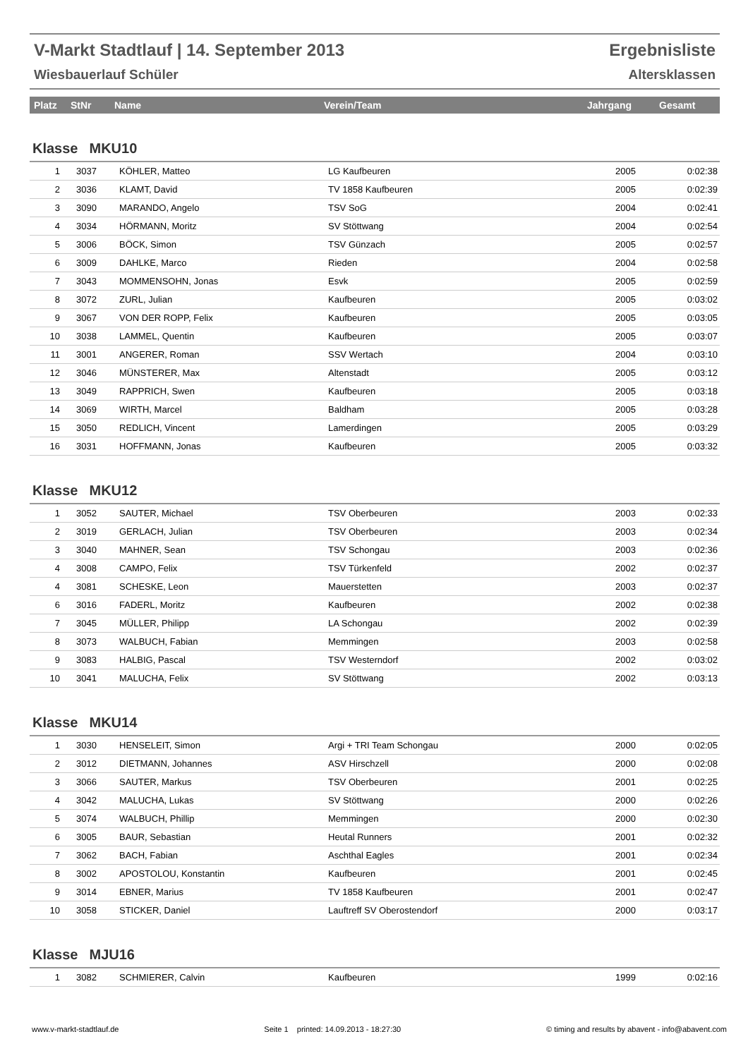V-Markt Stadtlauf | 14. September 2013
Wiesbauerlauf Schüler
Ergebnisliste
Altersklassen
| Platz | StNr | Name | Verein/Team | Jahrgang | Gesamt |
| --- | --- | --- | --- | --- | --- |
Klasse MKU10
| 1 | 3037 | KÖHLER, Matteo | LG Kaufbeuren | 2005 | 0:02:38 |
| 2 | 3036 | KLAMT, David | TV 1858 Kaufbeuren | 2005 | 0:02:39 |
| 3 | 3090 | MARANDO, Angelo | TSV SoG | 2004 | 0:02:41 |
| 4 | 3034 | HÖRMANN, Moritz | SV Stöttwang | 2004 | 0:02:54 |
| 5 | 3006 | BÖCK, Simon | TSV Günzach | 2005 | 0:02:57 |
| 6 | 3009 | DAHLKE, Marco | Rieden | 2004 | 0:02:58 |
| 7 | 3043 | MOMMENSOHN, Jonas | Esvk | 2005 | 0:02:59 |
| 8 | 3072 | ZURL, Julian | Kaufbeuren | 2005 | 0:03:02 |
| 9 | 3067 | VON DER ROPP, Felix | Kaufbeuren | 2005 | 0:03:05 |
| 10 | 3038 | LAMMEL, Quentin | Kaufbeuren | 2005 | 0:03:07 |
| 11 | 3001 | ANGERER, Roman | SSV Wertach | 2004 | 0:03:10 |
| 12 | 3046 | MÜNSTERER, Max | Altenstadt | 2005 | 0:03:12 |
| 13 | 3049 | RAPPRICH, Swen | Kaufbeuren | 2005 | 0:03:18 |
| 14 | 3069 | WIRTH, Marcel | Baldham | 2005 | 0:03:28 |
| 15 | 3050 | REDLICH, Vincent | Lamerdingen | 2005 | 0:03:29 |
| 16 | 3031 | HOFFMANN, Jonas | Kaufbeuren | 2005 | 0:03:32 |
Klasse MKU12
| 1 | 3052 | SAUTER, Michael | TSV Oberbeuren | 2003 | 0:02:33 |
| 2 | 3019 | GERLACH, Julian | TSV Oberbeuren | 2003 | 0:02:34 |
| 3 | 3040 | MAHNER, Sean | TSV Schongau | 2003 | 0:02:36 |
| 4 | 3008 | CAMPO, Felix | TSV Türkenfeld | 2002 | 0:02:37 |
| 4 | 3081 | SCHESKE, Leon | Mauerstetten | 2003 | 0:02:37 |
| 6 | 3016 | FADERL, Moritz | Kaufbeuren | 2002 | 0:02:38 |
| 7 | 3045 | MÜLLER, Philipp | LA Schongau | 2002 | 0:02:39 |
| 8 | 3073 | WALBUCH, Fabian | Memmingen | 2003 | 0:02:58 |
| 9 | 3083 | HALBIG, Pascal | TSV Westerndorf | 2002 | 0:03:02 |
| 10 | 3041 | MALUCHA, Felix | SV Stöttwang | 2002 | 0:03:13 |
Klasse MKU14
| 1 | 3030 | HENSELEIT, Simon | Argi + TRI Team Schongau | 2000 | 0:02:05 |
| 2 | 3012 | DIETMANN, Johannes | ASV Hirschzell | 2000 | 0:02:08 |
| 3 | 3066 | SAUTER, Markus | TSV Oberbeuren | 2001 | 0:02:25 |
| 4 | 3042 | MALUCHA, Lukas | SV Stöttwang | 2000 | 0:02:26 |
| 5 | 3074 | WALBUCH, Phillip | Memmingen | 2000 | 0:02:30 |
| 6 | 3005 | BAUR, Sebastian | Heutal Runners | 2001 | 0:02:32 |
| 7 | 3062 | BACH, Fabian | Aschthal Eagles | 2001 | 0:02:34 |
| 8 | 3002 | APOSTOLOU, Konstantin | Kaufbeuren | 2001 | 0:02:45 |
| 9 | 3014 | EBNER, Marius | TV 1858 Kaufbeuren | 2001 | 0:02:47 |
| 10 | 3058 | STICKER, Daniel | Lauftreff SV Oberostendorf | 2000 | 0:03:17 |
Klasse MJU16
| 1 | 3082 | SCHMIERER, Calvin | Kaufbeuren | 1999 | 0:02:16 |
www.v-markt-stadtlauf.de Seite 1 printed: 14.09.2013 - 18:27:30 © timing and results by abavent - info@abavent.com